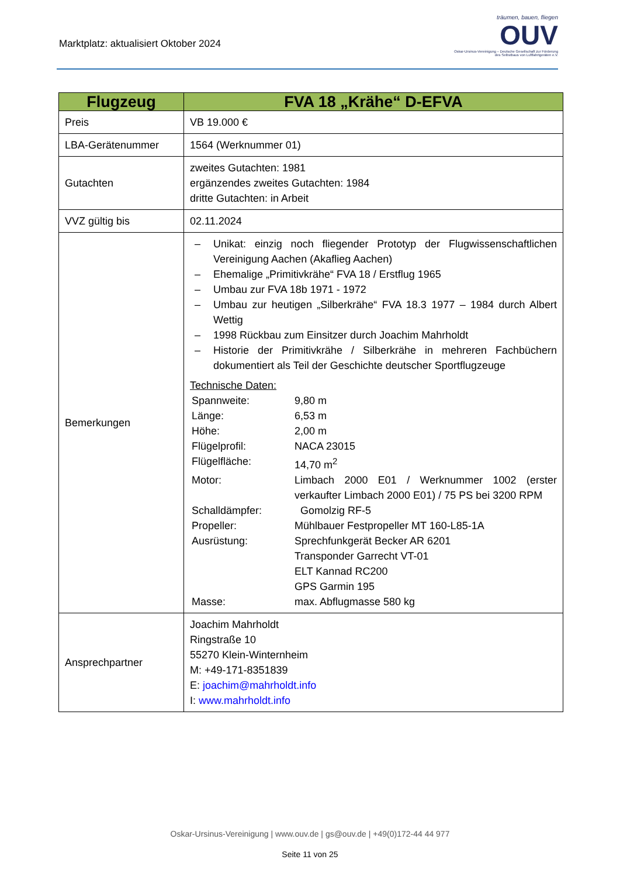Marktplatz: aktualisiert Oktober 2024
träumen, bauen, fliegen
OUV
Oskar-Ursinus-Vereinigung – Deutsche Gesellschaft zur Förderung
des Selbstbaus von Luftfahrtgeräten e.V.
| Flugzeug | FVA 18 „Krähe“ D-EFVA |
| --- | --- |
| Preis | VB 19.000 € |
| LBA-Gerätenummer | 1564 (Werknummer 01) |
| Gutachten | zweites Gutachten: 1981 ergänzendes zweites Gutachten: 1984 dritte Gutachten: in Arbeit |
| VVZ gültig bis | 02.11.2024 |
| Bemerkungen | – Unikat: einzig noch fliegender Prototyp der Flugwissenschaftlichen Vereinigung Aachen (Akaflieg Aachen) – Ehemalige „Primitivkrähe“ FVA 18 / Erstflug 1965 – Umbau zur FVA 18b 1971 - 1972 – Umbau zur heutigen „Silberkrähe“ FVA 18.3 1977 – 1984 durch Albert Wettig – 1998 Rückbau zum Einsitzer durch Joachim Mahrholdt – Historie der Primitivkrähe / Silberkrähe in mehreren Fachbüchern dokumentiert als Teil der Geschichte deutscher Sportflugzeuge Technische Daten: Spannweite: 9,80 m Länge: 6,53 m Höhe: 2,00 m Flügelprofil: NACA 23015 Flügelfläche: 14,70 m<sup>2</sup> Motor: Limbach 2000 E01 / Werknummer 1002 (erster verkaufter Limbach 2000 E01) / 75 PS bei 3200 RPM Schalldämpfer: Gomolzig RF-5 Propeller: Mühlbauer Festpropeller MT 160-L85-1A Ausrüstung: Sprechfunkgerät Becker AR 6201 Transponder Garrecht VT-01 ELT Kannad RC200 GPS Garmin 195 Masse: max. Abflugmasse 580 kg |
| Ansprechpartner | Joachim Mahrholdt Ringstraße 10 55270 Klein-Winternheim M: +49-171-8351839 E: joachim@mahrholdt.info I: www.mahrholdt.info |
Oskar-Ursinus-Vereinigung | www.ouv.de | gs@ouv.de | +49(0)172-44 44 977
Seite 11 von 25